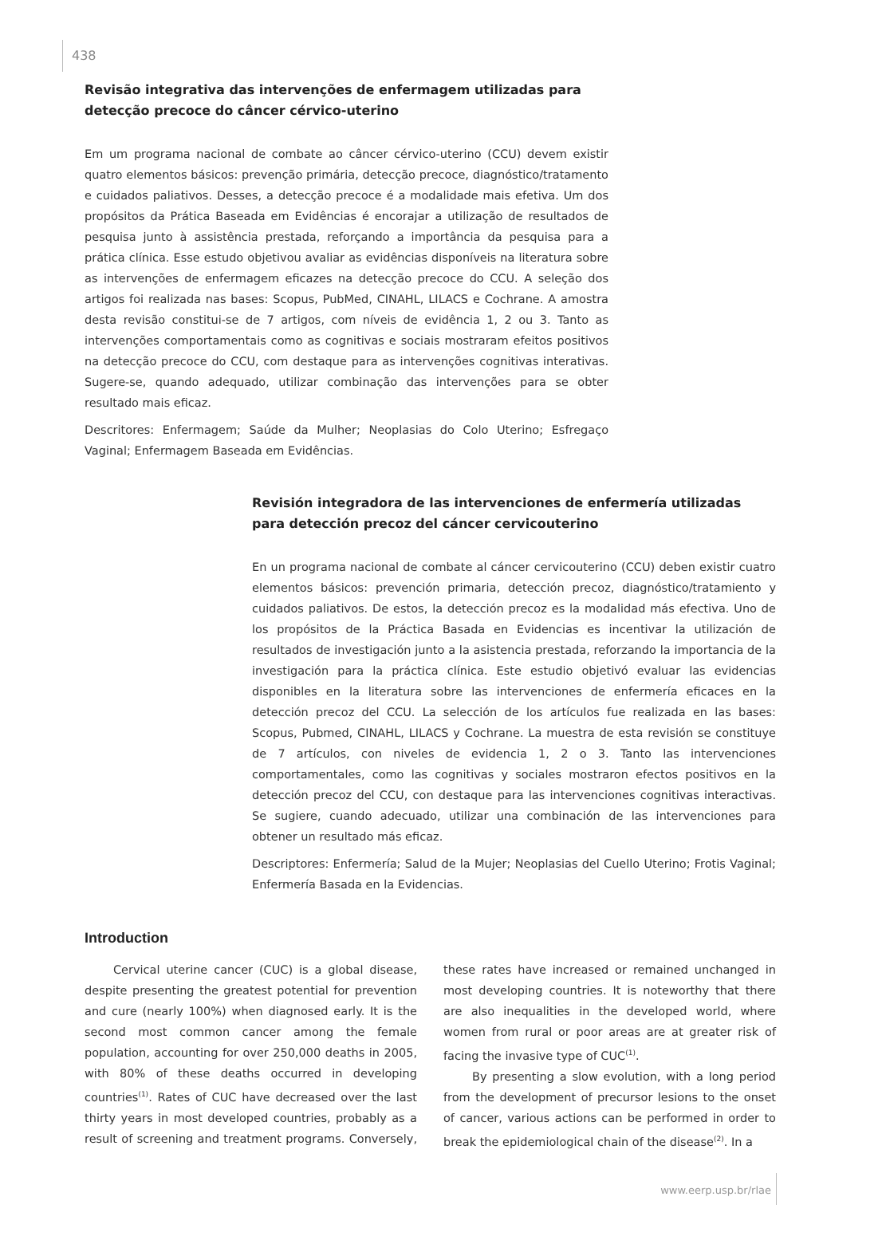438
Revisão integrativa das intervenções de enfermagem utilizadas para detecção precoce do câncer cérvico-uterino
Em um programa nacional de combate ao câncer cérvico-uterino (CCU) devem existir quatro elementos básicos: prevenção primária, detecção precoce, diagnóstico/tratamento e cuidados paliativos. Desses, a detecção precoce é a modalidade mais efetiva. Um dos propósitos da Prática Baseada em Evidências é encorajar a utilização de resultados de pesquisa junto à assistência prestada, reforçando a importância da pesquisa para a prática clínica. Esse estudo objetivou avaliar as evidências disponíveis na literatura sobre as intervenções de enfermagem eficazes na detecção precoce do CCU. A seleção dos artigos foi realizada nas bases: Scopus, PubMed, CINAHL, LILACS e Cochrane. A amostra desta revisão constitui-se de 7 artigos, com níveis de evidência 1, 2 ou 3. Tanto as intervenções comportamentais como as cognitivas e sociais mostraram efeitos positivos na detecção precoce do CCU, com destaque para as intervenções cognitivas interativas. Sugere-se, quando adequado, utilizar combinação das intervenções para se obter resultado mais eficaz.
Descritores: Enfermagem; Saúde da Mulher; Neoplasias do Colo Uterino; Esfregaço Vaginal; Enfermagem Baseada em Evidências.
Revisión integradora de las intervenciones de enfermería utilizadas para detección precoz del cáncer cervicouterino
En un programa nacional de combate al cáncer cervicouterino (CCU) deben existir cuatro elementos básicos: prevención primaria, detección precoz, diagnóstico/tratamiento y cuidados paliativos. De estos, la detección precoz es la modalidad más efectiva. Uno de los propósitos de la Práctica Basada en Evidencias es incentivar la utilización de resultados de investigación junto a la asistencia prestada, reforzando la importancia de la investigación para la práctica clínica. Este estudio objetivó evaluar las evidencias disponibles en la literatura sobre las intervenciones de enfermería eficaces en la detección precoz del CCU. La selección de los artículos fue realizada en las bases: Scopus, Pubmed, CINAHL, LILACS y Cochrane. La muestra de esta revisión se constituye de 7 artículos, con niveles de evidencia 1, 2 o 3. Tanto las intervenciones comportamentales, como las cognitivas y sociales mostraron efectos positivos en la detección precoz del CCU, con destaque para las intervenciones cognitivas interactivas. Se sugiere, cuando adecuado, utilizar una combinación de las intervenciones para obtener un resultado más eficaz.
Descriptores: Enfermería; Salud de la Mujer; Neoplasias del Cuello Uterino; Frotis Vaginal; Enfermería Basada en la Evidencias.
Introduction
Cervical uterine cancer (CUC) is a global disease, despite presenting the greatest potential for prevention and cure (nearly 100%) when diagnosed early. It is the second most common cancer among the female population, accounting for over 250,000 deaths in 2005, with 80% of these deaths occurred in developing countries<sup>(1)</sup>. Rates of CUC have decreased over the last thirty years in most developed countries, probably as a result of screening and treatment programs. Conversely, these rates have increased or remained unchanged in most developing countries. It is noteworthy that there are also inequalities in the developed world, where women from rural or poor areas are at greater risk of facing the invasive type of CUC<sup>(1)</sup>.
By presenting a slow evolution, with a long period from the development of precursor lesions to the onset of cancer, various actions can be performed in order to break the epidemiological chain of the disease<sup>(2)</sup>. In a
www.eerp.usp.br/rlae